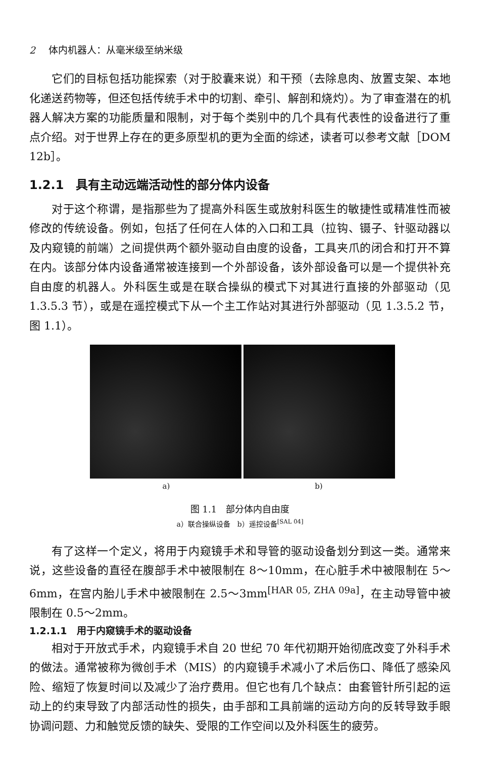2 体内机器人：从毫米级至纳米级
它们的目标包括功能探索（对于胶囊来说）和干预（去除息肉、放置支架、本地化递送药物等，但还包括传统手术中的切割、牵引、解剖和烧灼）。为了审查潜在的机器人解决方案的功能质量和限制，对于每个类别中的几个具有代表性的设备进行了重点介绍。对于世界上存在的更多原型机的更为全面的综述，读者可以参考文献［DOM 12b］。
1.2.1　具有主动远端活动性的部分体内设备
对于这个称谓，是指那些为了提高外科医生或放射科医生的敏捷性或精准性而被修改的传统设备。例如，包括了任何在人体的入口和工具（拉钩、镊子、针驱动器以及内窥镜的前端）之间提供两个额外驱动自由度的设备，工具夹爪的闭合和打开不算在内。该部分体内设备通常被连接到一个外部设备，该外部设备可以是一个提供补充自由度的机器人。外科医生或是在联合操纵的模式下对其进行直接的外部驱动（见 1.3.5.3 节），或是在遥控模式下从一个主工作站对其进行外部驱动（见 1.3.5.2 节，图 1.1）。
a) b)
图 1.1　部分体内自由度
a）联合操纵设备　b）遥控设备<sup>[SAL 04]</sup>
有了这样一个定义，将用于内窥镜手术和导管的驱动设备划分到这一类。通常来说，这些设备的直径在腹部手术中被限制在 8～10mm，在心脏手术中被限制在 5～6mm，在宫内胎儿手术中被限制在 2.5～3mm<sup>[HAR 05, ZHA 09a]</sup>，在主动导管中被限制在 0.5～2mm。
1.2.1.1　用于内窥镜手术的驱动设备
相对于开放式手术，内窥镜手术自 20 世纪 70 年代初期开始彻底改变了外科手术的做法。通常被称为微创手术（MIS）的内窥镜手术减小了术后伤口、降低了感染风险、缩短了恢复时间以及减少了治疗费用。但它也有几个缺点：由套管针所引起的运动上的约束导致了内部活动性的损失，由手部和工具前端的运动方向的反转导致手眼协调问题、力和触觉反馈的缺失、受限的工作空间以及外科医生的疲劳。